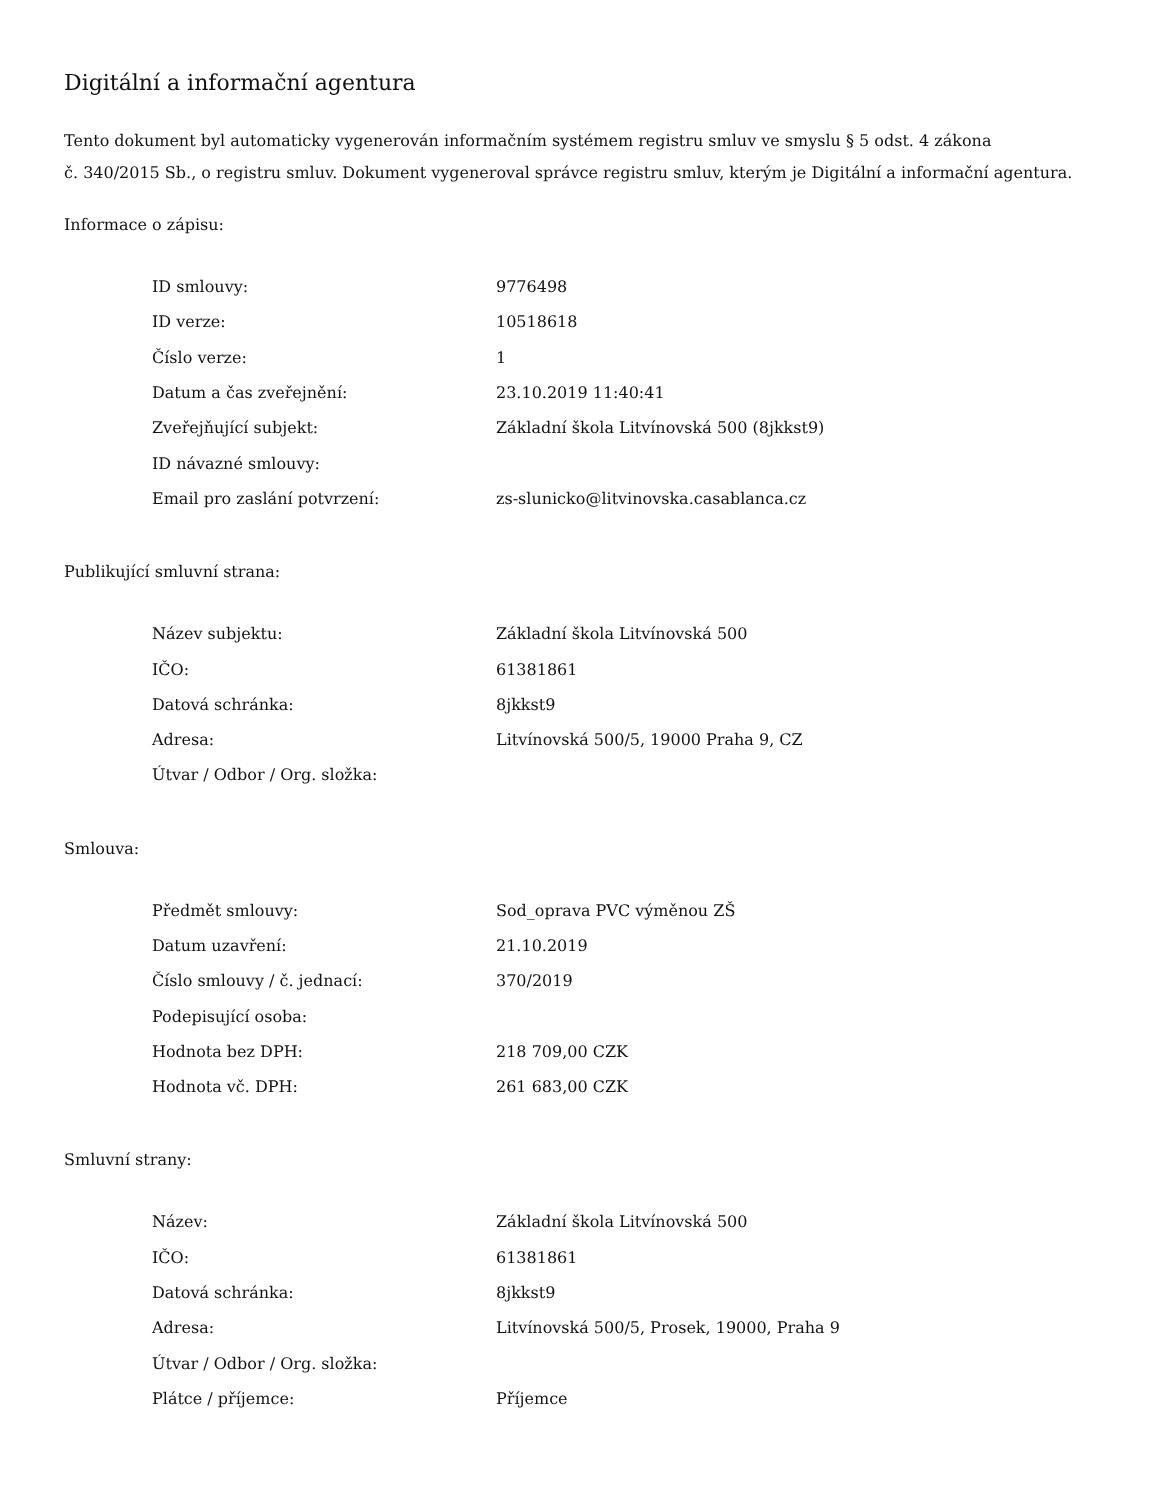Digitální a informační agentura
Tento dokument byl automaticky vygenerován informačním systémem registru smluv ve smyslu § 5 odst. 4 zákona
č. 340/2015 Sb., o registru smluv. Dokument vygeneroval správce registru smluv, kterým je Digitální a informační agentura.
Informace o zápisu:
| ID smlouvy: | 9776498 |
| ID verze: | 10518618 |
| Číslo verze: | 1 |
| Datum a čas zveřejnění: | 23.10.2019 11:40:41 |
| Zveřejňující subjekt: | Základní škola Litvínovská 500 (8jkkst9) |
| ID návazné smlouvy: | |
| Email pro zaslání potvrzení: | zs-slunicko@litvinovska.casablanca.cz |
Publikující smluvní strana:
| Název subjektu: | Základní škola Litvínovská 500 |
| IČO: | 61381861 |
| Datová schránka: | 8jkkst9 |
| Adresa: | Litvínovská 500/5, 19000 Praha 9, CZ |
| Útvar / Odbor / Org. složka: | |
Smlouva:
| Předmět smlouvy: | Sod_oprava PVC výměnou ZŠ |
| Datum uzavření: | 21.10.2019 |
| Číslo smlouvy / č. jednací: | 370/2019 |
| Podepisující osoba: | |
| Hodnota bez DPH: | 218 709,00 CZK |
| Hodnota vč. DPH: | 261 683,00 CZK |
Smluvní strany:
| Název: | Základní škola Litvínovská 500 |
| IČO: | 61381861 |
| Datová schránka: | 8jkkst9 |
| Adresa: | Litvínovská 500/5, Prosek, 19000, Praha 9 |
| Útvar / Odbor / Org. složka: | |
| Plátce / příjemce: | Příjemce |